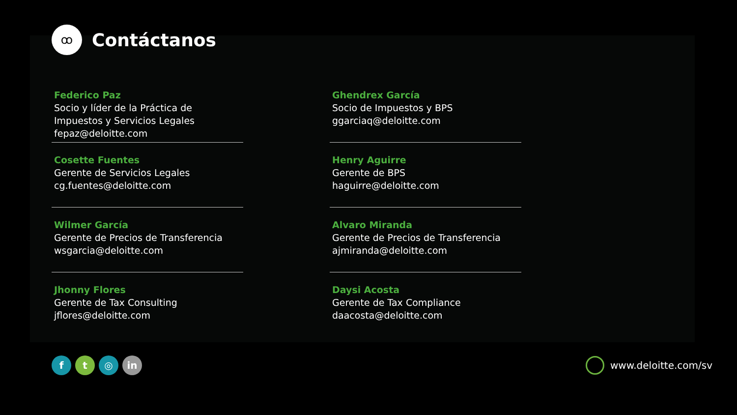ꝏ
Contáctanos
Federico Paz
Socio y líder de la Práctica de Impuestos y Servicios Legales
fepaz@deloitte.com
Ghendrex García
Socio de Impuestos y BPS
ggarciaq@deloitte.com
Cosette Fuentes
Gerente de Servicios Legales
cg.fuentes@deloitte.com
Henry Aguirre
Gerente de BPS
haguirre@deloitte.com
Wilmer García
Gerente de Precios de Transferencia
wsgarcia@deloitte.com
Alvaro Miranda
Gerente de Precios de Transferencia
ajmiranda@deloitte.com
Jhonny Flores
Gerente de Tax Consulting
jflores@deloitte.com
Daysi Acosta
Gerente de Tax Compliance
daacosta@deloitte.com
ft ◎ in
www.deloitte.com/sv